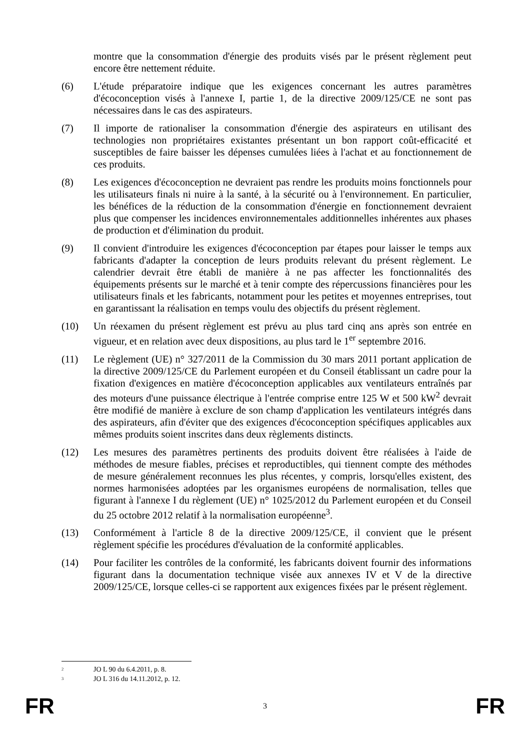montre que la consommation d'énergie des produits visés par le présent règlement peut encore être nettement réduite.
(6) L'étude préparatoire indique que les exigences concernant les autres paramètres d'écoconception visés à l'annexe I, partie 1, de la directive 2009/125/CE ne sont pas nécessaires dans le cas des aspirateurs.
(7) Il importe de rationaliser la consommation d'énergie des aspirateurs en utilisant des technologies non propriétaires existantes présentant un bon rapport coût-efficacité et susceptibles de faire baisser les dépenses cumulées liées à l'achat et au fonctionnement de ces produits.
(8) Les exigences d'écoconception ne devraient pas rendre les produits moins fonctionnels pour les utilisateurs finals ni nuire à la santé, à la sécurité ou à l'environnement. En particulier, les bénéfices de la réduction de la consommation d'énergie en fonctionnement devraient plus que compenser les incidences environnementales additionnelles inhérentes aux phases de production et d'élimination du produit.
(9) Il convient d'introduire les exigences d'écoconception par étapes pour laisser le temps aux fabricants d'adapter la conception de leurs produits relevant du présent règlement. Le calendrier devrait être établi de manière à ne pas affecter les fonctionnalités des équipements présents sur le marché et à tenir compte des répercussions financières pour les utilisateurs finals et les fabricants, notamment pour les petites et moyennes entreprises, tout en garantissant la réalisation en temps voulu des objectifs du présent règlement.
(10) Un réexamen du présent règlement est prévu au plus tard cinq ans après son entrée en vigueur, et en relation avec deux dispositions, au plus tard le 1<sup>er</sup> septembre 2016.
(11) Le règlement (UE) n° 327/2011 de la Commission du 30 mars 2011 portant application de la directive 2009/125/CE du Parlement européen et du Conseil établissant un cadre pour la fixation d'exigences en matière d'écoconception applicables aux ventilateurs entraînés par des moteurs d'une puissance électrique à l'entrée comprise entre 125 W et 500 kW<sup>2</sup> devrait être modifié de manière à exclure de son champ d'application les ventilateurs intégrés dans des aspirateurs, afin d'éviter que des exigences d'écoconception spécifiques applicables aux mêmes produits soient inscrites dans deux règlements distincts.
(12) Les mesures des paramètres pertinents des produits doivent être réalisées à l'aide de méthodes de mesure fiables, précises et reproductibles, qui tiennent compte des méthodes de mesure généralement reconnues les plus récentes, y compris, lorsqu'elles existent, des normes harmonisées adoptées par les organismes européens de normalisation, telles que figurant à l'annexe I du règlement (UE) n° 1025/2012 du Parlement européen et du Conseil du 25 octobre 2012 relatif à la normalisation européenne<sup>3</sup>.
(13) Conformément à l'article 8 de la directive 2009/125/CE, il convient que le présent règlement spécifie les procédures d'évaluation de la conformité applicables.
(14) Pour faciliter les contrôles de la conformité, les fabricants doivent fournir des informations figurant dans la documentation technique visée aux annexes IV et V de la directive 2009/125/CE, lorsque celles-ci se rapportent aux exigences fixées par le présent règlement.
<sup>2</sup>
JO L 90 du 6.4.2011, p. 8.
<sup>3</sup>
JO L 316 du 14.11.2012, p. 12.
FR 3 FR